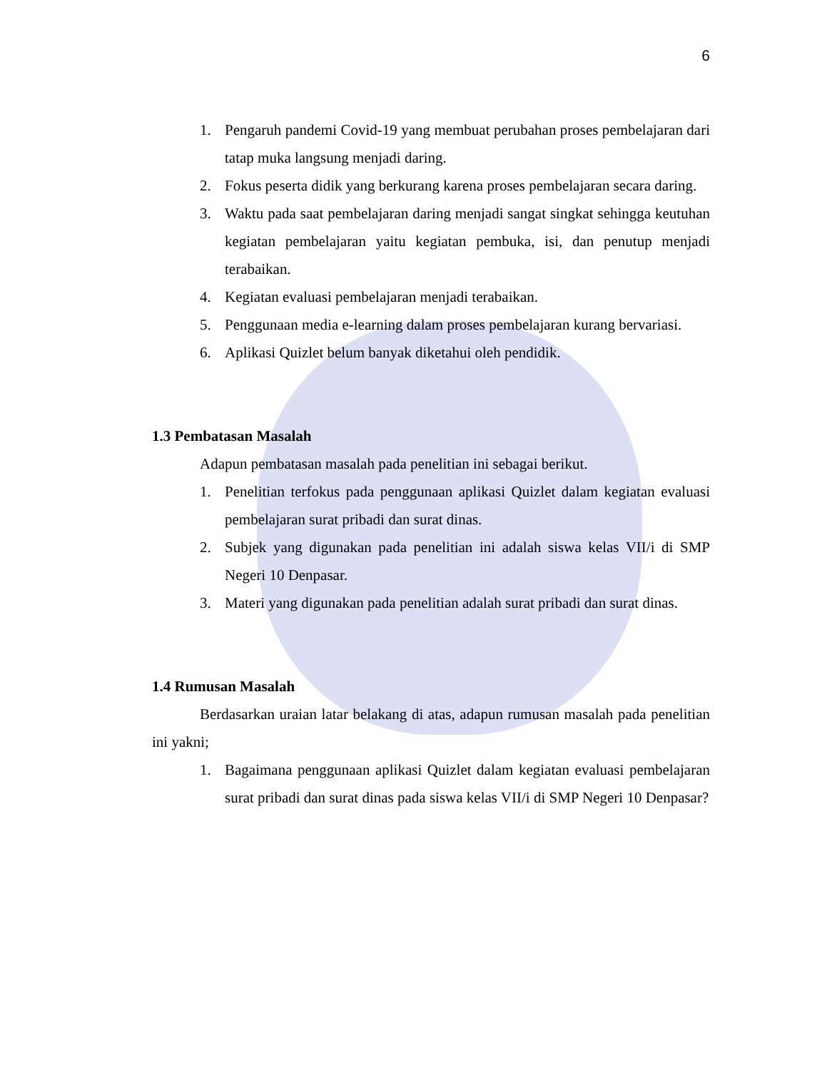6
1. Pengaruh pandemi Covid-19 yang membuat perubahan proses pembelajaran dari tatap muka langsung menjadi daring.
2. Fokus peserta didik yang berkurang karena proses pembelajaran secara daring.
3. Waktu pada saat pembelajaran daring menjadi sangat singkat sehingga keutuhan kegiatan pembelajaran yaitu kegiatan pembuka, isi, dan penutup menjadi terabaikan.
4. Kegiatan evaluasi pembelajaran menjadi terabaikan.
5. Penggunaan media e-learning dalam proses pembelajaran kurang bervariasi.
6. Aplikasi Quizlet belum banyak diketahui oleh pendidik.
1.3 Pembatasan Masalah
Adapun pembatasan masalah pada penelitian ini sebagai berikut.
1. Penelitian terfokus pada penggunaan aplikasi Quizlet dalam kegiatan evaluasi pembelajaran surat pribadi dan surat dinas.
2. Subjek yang digunakan pada penelitian ini adalah siswa kelas VII/i di SMP Negeri 10 Denpasar.
3. Materi yang digunakan pada penelitian adalah surat pribadi dan surat dinas.
1.4 Rumusan Masalah
Berdasarkan uraian latar belakang di atas, adapun rumusan masalah pada penelitian ini yakni;
1. Bagaimana penggunaan aplikasi Quizlet dalam kegiatan evaluasi pembelajaran surat pribadi dan surat dinas pada siswa kelas VII/i di SMP Negeri 10 Denpasar?